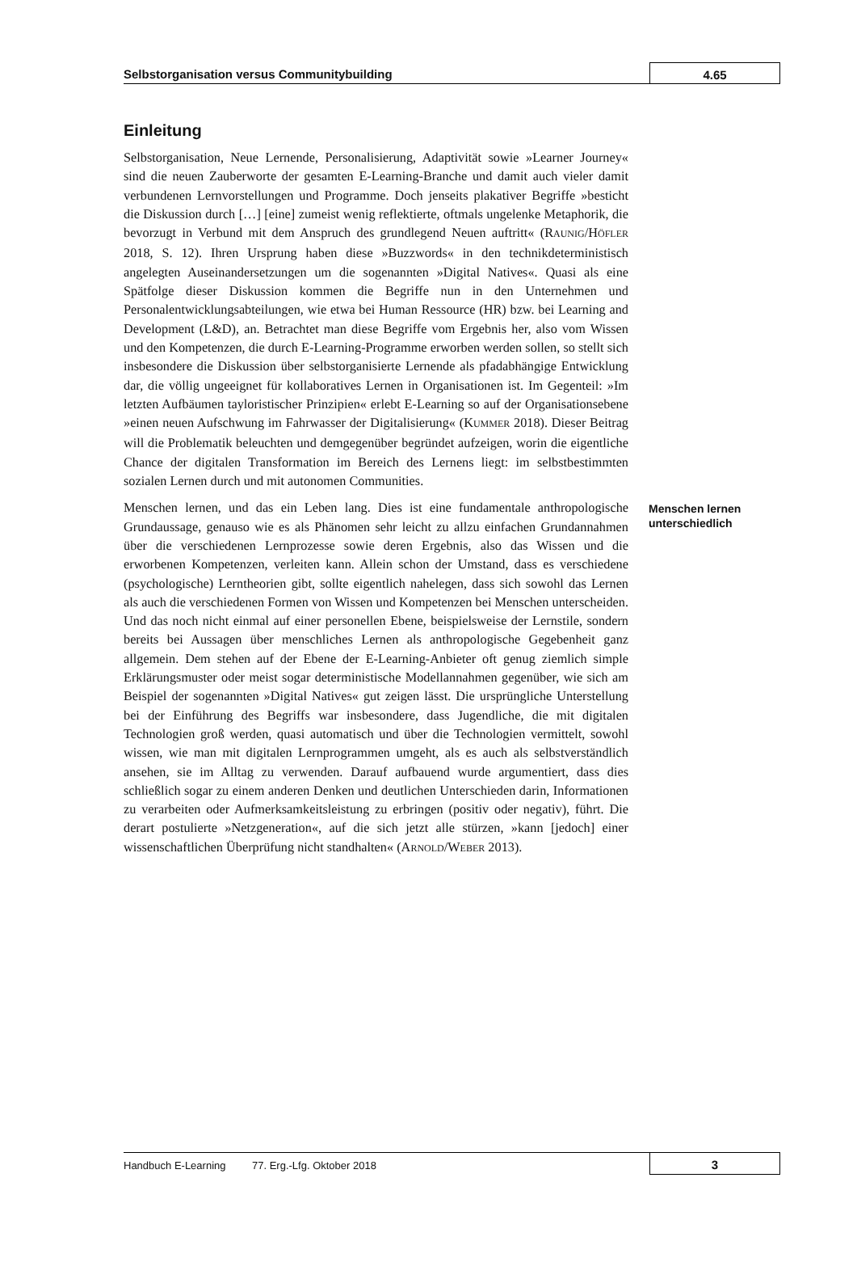Selbstorganisation versus Communitybuilding
4.65
Einleitung
Selbstorganisation, Neue Lernende, Personalisierung, Adaptivität sowie »Learner Journey« sind die neuen Zauberworte der gesamten E-Learning-Branche und damit auch vieler damit verbundenen Lernvorstellungen und Programme. Doch jenseits plakativer Begriffe »besticht die Diskussion durch […] [eine] zumeist wenig reflektierte, oftmals ungelenke Metaphorik, die bevorzugt in Verbund mit dem Anspruch des grundlegend Neuen auftritt« (RAUNIG/HÖFLER 2018, S. 12). Ihren Ursprung haben diese »Buzzwords« in den technikdeterministisch angelegten Auseinandersetzungen um die sogenannten »Digital Natives«. Quasi als eine Spätfolge dieser Diskussion kommen die Begriffe nun in den Unternehmen und Personalentwicklungsabteilungen, wie etwa bei Human Ressource (HR) bzw. bei Learning and Development (L&D), an. Betrachtet man diese Begriffe vom Ergebnis her, also vom Wissen und den Kompetenzen, die durch E-Learning-Programme erworben werden sollen, so stellt sich insbesondere die Diskussion über selbstorganisierte Lernende als pfadabhängige Entwicklung dar, die völlig ungeeignet für kollaboratives Lernen in Organisationen ist. Im Gegenteil: »Im letzten Aufbäumen tayloristischer Prinzipien« erlebt E-Learning so auf der Organisationsebene »einen neuen Aufschwung im Fahrwasser der Digitalisierung« (KUMMER 2018). Dieser Beitrag will die Problematik beleuchten und demgegenüber begründet aufzeigen, worin die eigentliche Chance der digitalen Transformation im Bereich des Lernens liegt: im selbstbestimmten sozialen Lernen durch und mit autonomen Communities.
Menschen lernen, und das ein Leben lang. Dies ist eine fundamentale anthropologische Grundaussage, genauso wie es als Phänomen sehr leicht zu allzu einfachen Grundannahmen über die verschiedenen Lernprozesse sowie deren Ergebnis, also das Wissen und die erworbenen Kompetenzen, verleiten kann. Allein schon der Umstand, dass es verschiedene (psychologische) Lerntheorien gibt, sollte eigentlich nahelegen, dass sich sowohl das Lernen als auch die verschiedenen Formen von Wissen und Kompetenzen bei Menschen unterscheiden. Und das noch nicht einmal auf einer personellen Ebene, beispielsweise der Lernstile, sondern bereits bei Aussagen über menschliches Lernen als anthropologische Gegebenheit ganz allgemein. Dem stehen auf der Ebene der E-Learning-Anbieter oft genug ziemlich simple Erklärungsmuster oder meist sogar deterministische Modellannahmen gegenüber, wie sich am Beispiel der sogenannten »Digital Natives« gut zeigen lässt. Die ursprüngliche Unterstellung bei der Einführung des Begriffs war insbesondere, dass Jugendliche, die mit digitalen Technologien groß werden, quasi automatisch und über die Technologien vermittelt, sowohl wissen, wie man mit digitalen Lernprogrammen umgeht, als es auch als selbstverständlich ansehen, sie im Alltag zu verwenden. Darauf aufbauend wurde argumentiert, dass dies schließlich sogar zu einem anderen Denken und deutlichen Unterschieden darin, Informationen zu verarbeiten oder Aufmerksamkeitsleistung zu erbringen (positiv oder negativ), führt. Die derart postulierte »Netzgeneration«, auf die sich jetzt alle stürzen, »kann [jedoch] einer wissenschaftlichen Überprüfung nicht standhalten« (ARNOLD/WEBER 2013).
Menschen lernen unterschiedlich
Handbuch E-Learning 77. Erg.-Lfg. Oktober 2018
3